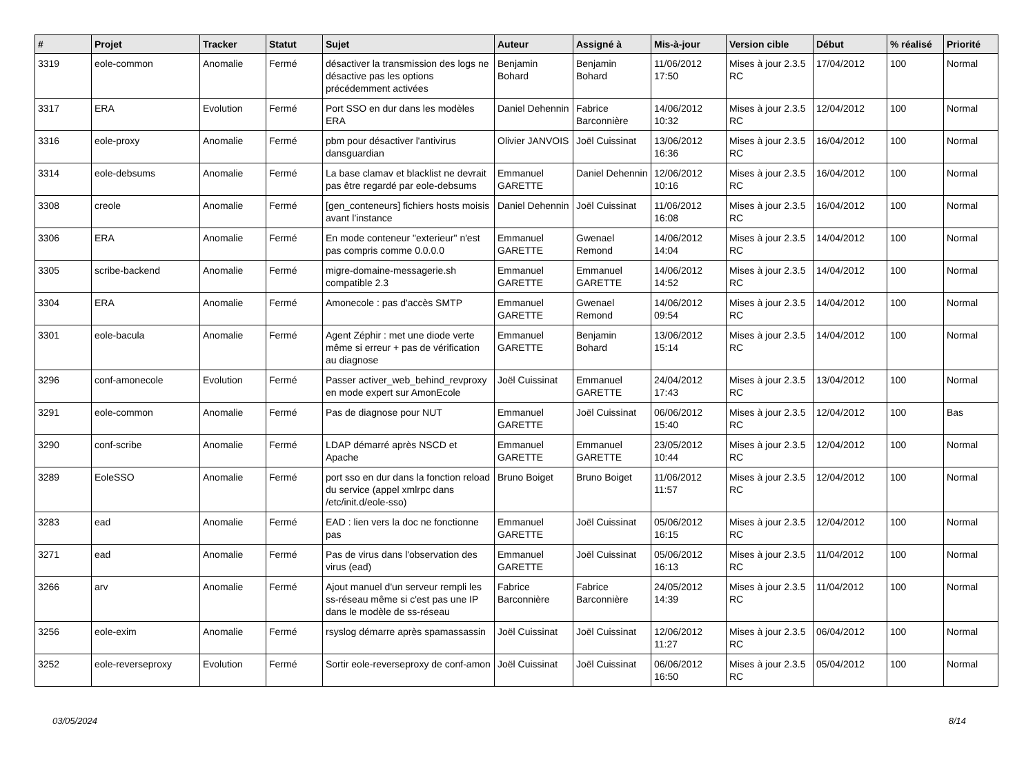| # | Projet | Tracker | Statut | Sujet | Auteur | Assigné à | Mis-à-jour | Version cible | Début | % réalisé | Priorité |
| --- | --- | --- | --- | --- | --- | --- | --- | --- | --- | --- | --- |
| 3319 | eole-common | Anomalie | Fermé | désactiver la transmission des logs ne désactive pas les options précédemment activées | Benjamin Bohard | Benjamin Bohard | 11/06/2012 17:50 | Mises à jour 2.3.5 RC | 17/04/2012 | 100 | Normal |
| 3317 | ERA | Evolution | Fermé | Port SSO en dur dans les modèles ERA | Daniel Dehennin | Fabrice Barconnière | 14/06/2012 10:32 | Mises à jour 2.3.5 RC | 12/04/2012 | 100 | Normal |
| 3316 | eole-proxy | Anomalie | Fermé | pbm pour désactiver l'antivirus dansguardian | Olivier JANVOIS | Joël Cuissinat | 13/06/2012 16:36 | Mises à jour 2.3.5 RC | 16/04/2012 | 100 | Normal |
| 3314 | eole-debsums | Anomalie | Fermé | La base clamav et blacklist ne devrait pas être regardé par eole-debsums | Emmanuel GARETTE | Daniel Dehennin | 12/06/2012 10:16 | Mises à jour 2.3.5 RC | 16/04/2012 | 100 | Normal |
| 3308 | creole | Anomalie | Fermé | [gen_conteneurs] fichiers hosts moisis avant l’instance | Daniel Dehennin | Joël Cuissinat | 11/06/2012 16:08 | Mises à jour 2.3.5 RC | 16/04/2012 | 100 | Normal |
| 3306 | ERA | Anomalie | Fermé | En mode conteneur "exterieur" n'est pas compris comme 0.0.0.0 | Emmanuel GARETTE | Gwenael Remond | 14/06/2012 14:04 | Mises à jour 2.3.5 RC | 14/04/2012 | 100 | Normal |
| 3305 | scribe-backend | Anomalie | Fermé | migre-domaine-messagerie.sh compatible 2.3 | Emmanuel GARETTE | Emmanuel GARETTE | 14/06/2012 14:52 | Mises à jour 2.3.5 RC | 14/04/2012 | 100 | Normal |
| 3304 | ERA | Anomalie | Fermé | Amonecole : pas d'accès SMTP | Emmanuel GARETTE | Gwenael Remond | 14/06/2012 09:54 | Mises à jour 2.3.5 RC | 14/04/2012 | 100 | Normal |
| 3301 | eole-bacula | Anomalie | Fermé | Agent Zéphir : met une diode verte même si erreur + pas de vérification au diagnose | Emmanuel GARETTE | Benjamin Bohard | 13/06/2012 15:14 | Mises à jour 2.3.5 RC | 14/04/2012 | 100 | Normal |
| 3296 | conf-amonecole | Evolution | Fermé | Passer activer_web_behind_revproxy en mode expert sur AmonEcole | Joël Cuissinat | Emmanuel GARETTE | 24/04/2012 17:43 | Mises à jour 2.3.5 RC | 13/04/2012 | 100 | Normal |
| 3291 | eole-common | Anomalie | Fermé | Pas de diagnose pour NUT | Emmanuel GARETTE | Joël Cuissinat | 06/06/2012 15:40 | Mises à jour 2.3.5 RC | 12/04/2012 | 100 | Bas |
| 3290 | conf-scribe | Anomalie | Fermé | LDAP démarré après NSCD et Apache | Emmanuel GARETTE | Emmanuel GARETTE | 23/05/2012 10:44 | Mises à jour 2.3.5 RC | 12/04/2012 | 100 | Normal |
| 3289 | EoleSSO | Anomalie | Fermé | port sso en dur dans la fonction reload du service (appel xmlrpc dans /etc/init.d/eole-sso) | Bruno Boiget | Bruno Boiget | 11/06/2012 11:57 | Mises à jour 2.3.5 RC | 12/04/2012 | 100 | Normal |
| 3283 | ead | Anomalie | Fermé | EAD : lien vers la doc ne fonctionne pas | Emmanuel GARETTE | Joël Cuissinat | 05/06/2012 16:15 | Mises à jour 2.3.5 RC | 12/04/2012 | 100 | Normal |
| 3271 | ead | Anomalie | Fermé | Pas de virus dans l'observation des virus (ead) | Emmanuel GARETTE | Joël Cuissinat | 05/06/2012 16:13 | Mises à jour 2.3.5 RC | 11/04/2012 | 100 | Normal |
| 3266 | arv | Anomalie | Fermé | Ajout manuel d'un serveur rempli les ss-réseau même si c'est pas une IP dans le modèle de ss-réseau | Fabrice Barconnière | Fabrice Barconnière | 24/05/2012 14:39 | Mises à jour 2.3.5 RC | 11/04/2012 | 100 | Normal |
| 3256 | eole-exim | Anomalie | Fermé | rsyslog démarre après spamassassin | Joël Cuissinat | Joël Cuissinat | 12/06/2012 11:27 | Mises à jour 2.3.5 RC | 06/04/2012 | 100 | Normal |
| 3252 | eole-reverseproxy | Evolution | Fermé | Sortir eole-reverseproxy de conf-amon | Joël Cuissinat | Joël Cuissinat | 06/06/2012 16:50 | Mises à jour 2.3.5 RC | 05/04/2012 | 100 | Normal |
03/05/2024 8/14